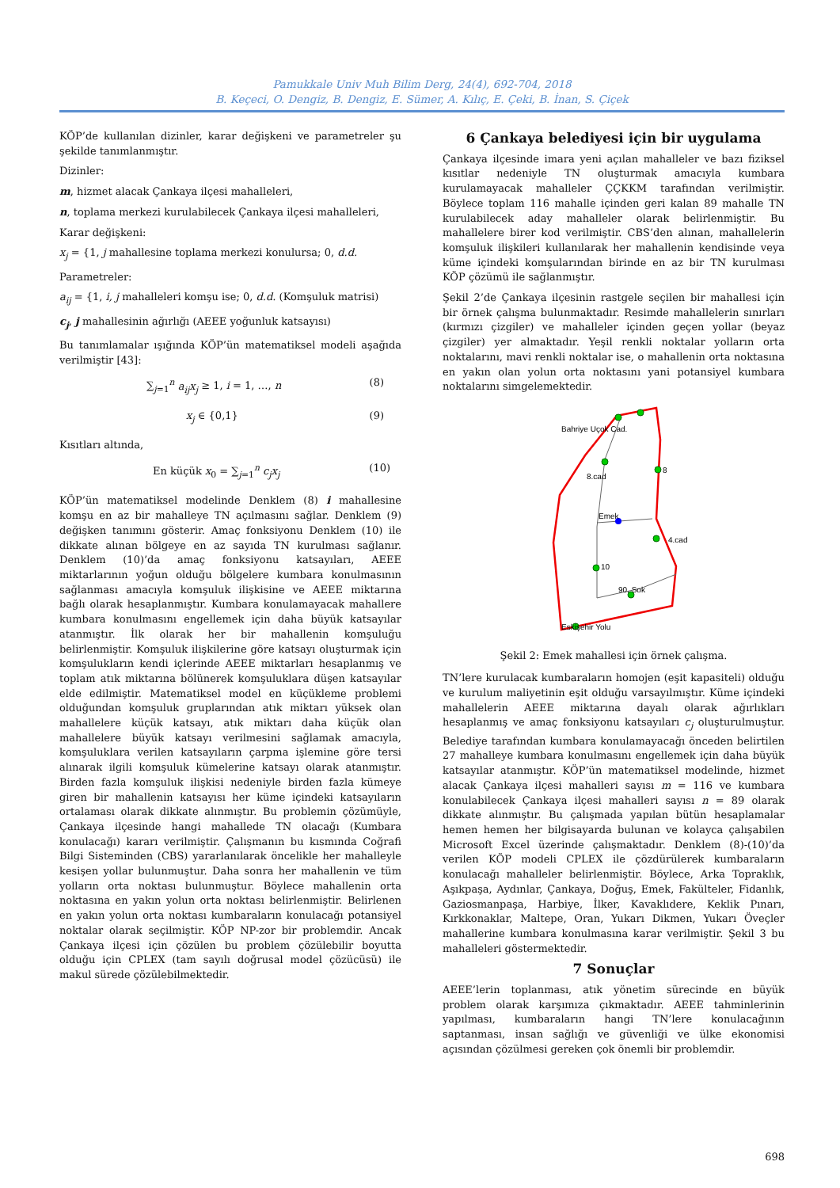Pamukkale Univ Muh Bilim Derg, 24(4), 692-704, 2018
B. Keçeci, O. Dengiz, B. Dengiz, E. Sümer, A. Kılıç, E. Çeki, B. İnan, S. Çiçek
KÖP’de kullanılan dizinler, karar değişkeni ve parametreler şu şekilde tanımlanmıştır.
Dizinler:
m, hizmet alacak Çankaya ilçesi mahalleleri,
n, toplama merkezi kurulabilecek Çankaya ilçesi mahalleleri,
Karar değişkeni:
x<sub>j</sub> = {1, j mahallesine toplama merkezi konulursa; 0, d.d.
Parametreler:
a<sub>ij</sub> = {1, i, j mahalleleri komşu ise; 0, d.d. (Komşuluk matrisi)
c<sub>j</sub>, j mahallesinin ağırlığı (AEEE yoğunluk katsayısı)
Bu tanımlamalar ışığında KÖP’ün matematiksel modeli aşağıda verilmiştir [43]:
∑<sub>j=1</sub><sup>n</sup> a<sub>ij</sub>x<sub>j</sub> ≥ 1, i = 1, …, n (8)
x<sub>j</sub> ∈ {0,1} (9)
Kısıtları altında,
En küçük x<sub>0</sub> = ∑<sub>j=1</sub><sup>n</sup> c<sub>j</sub>x<sub>j</sub> (10)
KÖP’ün matematiksel modelinde Denklem (8) i mahallesine komşu en az bir mahalleye TN açılmasını sağlar. Denklem (9) değişken tanımını gösterir. Amaç fonksiyonu Denklem (10) ile dikkate alınan bölgeye en az sayıda TN kurulması sağlanır. Denklem (10)’da amaç fonksiyonu katsayıları, AEEE miktarlarının yoğun olduğu bölgelere kumbara konulmasının sağlanması amacıyla komşuluk ilişkisine ve AEEE miktarına bağlı olarak hesaplanmıştır. Kumbara konulamayacak mahallere kumbara konulmasını engellemek için daha büyük katsayılar atanmıştır. İlk olarak her bir mahallenin komşuluğu belirlenmiştir. Komşuluk ilişkilerine göre katsayı oluşturmak için komşulukların kendi içlerinde AEEE miktarları hesaplanmış ve toplam atık miktarına bölünerek komşuluklara düşen katsayılar elde edilmiştir. Matematiksel model en küçükleme problemi olduğundan komşuluk gruplarından atık miktarı yüksek olan mahallelere küçük katsayı, atık miktarı daha küçük olan mahallelere büyük katsayı verilmesini sağlamak amacıyla, komşuluklara verilen katsayıların çarpma işlemine göre tersi alınarak ilgili komşuluk kümelerine katsayı olarak atanmıştır. Birden fazla komşuluk ilişkisi nedeniyle birden fazla kümeye giren bir mahallenin katsayısı her küme içindeki katsayıların ortalaması olarak dikkate alınmıştır. Bu problemin çözümüyle, Çankaya ilçesinde hangi mahallede TN olacağı (Kumbara konulacağı) kararı verilmiştir. Çalışmanın bu kısmında Coğrafi Bilgi Sisteminden (CBS) yararlanılarak öncelikle her mahalleyle kesişen yollar bulunmuştur. Daha sonra her mahallenin ve tüm yolların orta noktası bulunmuştur. Böylece mahallenin orta noktasına en yakın yolun orta noktası belirlenmiştir. Belirlenen en yakın yolun orta noktası kumbaraların konulacağı potansiyel noktalar olarak seçilmiştir. KÖP NP-zor bir problemdir. Ancak Çankaya ilçesi için çözülen bu problem çözülebilir boyutta olduğu için CPLEX (tam sayılı doğrusal model çözücüsü) ile makul sürede çözülebilmektedir.
6 Çankaya belediyesi için bir uygulama
Çankaya ilçesinde imara yeni açılan mahalleler ve bazı fiziksel kısıtlar nedeniyle TN oluşturmak amacıyla kumbara kurulamayacak mahalleler ÇÇKKM tarafından verilmiştir. Böylece toplam 116 mahalle içinden geri kalan 89 mahalle TN kurulabilecek aday mahalleler olarak belirlenmiştir. Bu mahallelere birer kod verilmiştir. CBS’den alınan, mahallelerin komşuluk ilişkileri kullanılarak her mahallenin kendisinde veya küme içindeki komşularından birinde en az bir TN kurulması KÖP çözümü ile sağlanmıştır.
Şekil 2’de Çankaya ilçesinin rastgele seçilen bir mahallesi için bir örnek çalışma bulunmaktadır. Resimde mahallelerin sınırları (kırmızı çizgiler) ve mahalleler içinden geçen yollar (beyaz çizgiler) yer almaktadır. Yeşil renkli noktalar yolların orta noktalarını, mavi renkli noktalar ise, o mahallenin orta noktasına en yakın olan yolun orta noktasını yani potansiyel kumbara noktalarını simgelemektedir.
Bahriye Uçok Cad.
8.cad
Emek
10
90. Sok
4.cad
Eskişehir Yolu
8
Şekil 2: Emek mahallesi için örnek çalışma.
TN’lere kurulacak kumbaraların homojen (eşit kapasiteli) olduğu ve kurulum maliyetinin eşit olduğu varsayılmıştır. Küme içindeki mahallelerin AEEE miktarına dayalı olarak ağırlıkları hesaplanmış ve amaç fonksiyonu katsayıları c<sub>j</sub> oluşturulmuştur. Belediye tarafından kumbara konulamayacağı önceden belirtilen 27 mahalleye kumbara konulmasını engellemek için daha büyük katsayılar atanmıştır. KÖP’ün matematiksel modelinde, hizmet alacak Çankaya ilçesi mahalleri sayısı m = 116 ve kumbara konulabilecek Çankaya ilçesi mahalleri sayısı n = 89 olarak dikkate alınmıştır. Bu çalışmada yapılan bütün hesaplamalar hemen hemen her bilgisayarda bulunan ve kolayca çalışabilen Microsoft Excel üzerinde çalışmaktadır. Denklem (8)-(10)’da verilen KÖP modeli CPLEX ile çözdürülerek kumbaraların konulacağı mahalleler belirlenmiştir. Böylece, Arka Topraklık, Aşıkpaşa, Aydınlar, Çankaya, Doğuş, Emek, Fakülteler, Fidanlık, Gaziosmanpaşa, Harbiye, İlker, Kavaklıdere, Keklik Pınarı, Kırkkonaklar, Maltepe, Oran, Yukarı Dikmen, Yukarı Öveçler mahallerine kumbara konulmasına karar verilmiştir. Şekil 3 bu mahalleleri göstermektedir.
7 Sonuçlar
AEEE’lerin toplanması, atık yönetim sürecinde en büyük problem olarak karşımıza çıkmaktadır. AEEE tahminlerinin yapılması, kumbaraların hangi TN’lere konulacağının saptanması, insan sağlığı ve güvenliği ve ülke ekonomisi açısından çözülmesi gereken çok önemli bir problemdir.
698